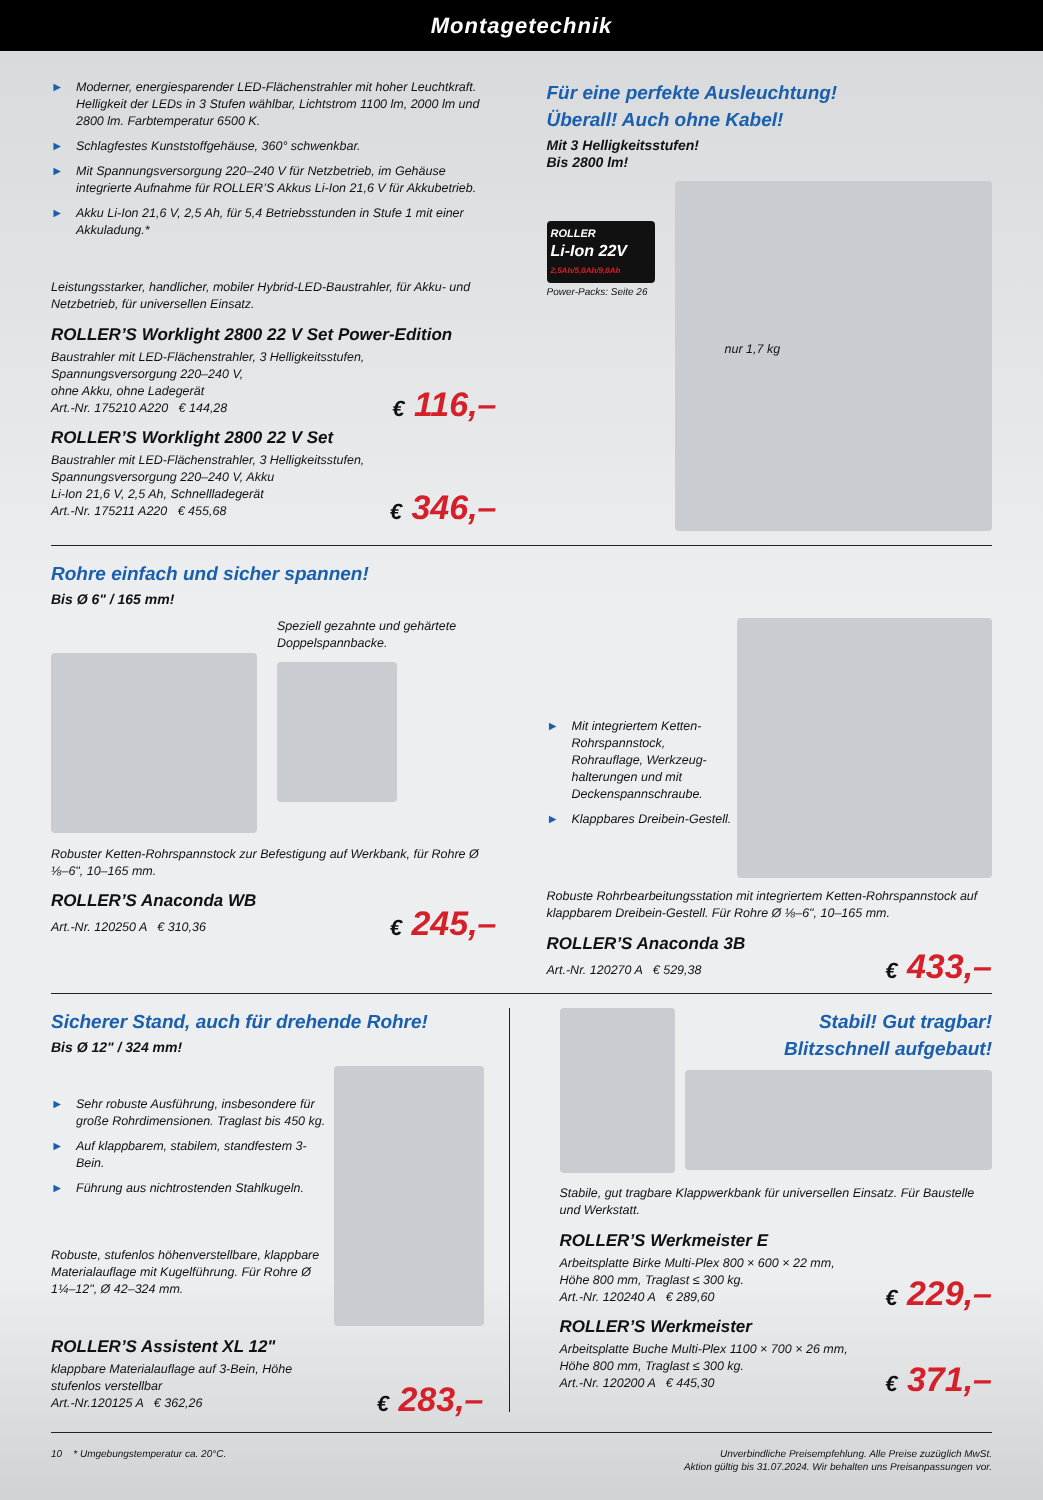Montagetechnik
► Moderner, energiesparender LED-Flächenstrahler mit hoher Leuchtkraft. Helligkeit der LEDs in 3 Stufen wählbar, Lichtstrom 1100 lm, 2000 lm und 2800 lm. Farbtemperatur 6500 K.
► Schlagfestes Kunststoffgehäuse, 360° schwenkbar.
► Mit Spannungsversorgung 220–240 V für Netzbetrieb, im Gehäuse integrierte Aufnahme für ROLLER’S Akkus Li-Ion 21,6 V für Akkubetrieb.
► Akku Li-Ion 21,6 V, 2,5 Ah, für 5,4 Betriebsstunden in Stufe 1 mit einer Akkuladung.*
Leistungsstarker, handlicher, mobiler Hybrid-LED-Baustrahler, für Akku- und Netzbetrieb, für universellen Einsatz.
ROLLER’S Worklight 2800 22 V Set Power-Edition
Baustrahler mit LED-Flächenstrahler, 3 Helligkeitsstufen,
Spannungsversorgung 220–240 V,
ohne Akku, ohne Ladegerät
Art.-Nr. 175210 A220 € 144,28
€ 116,–
ROLLER’S Worklight 2800 22 V Set
Baustrahler mit LED-Flächenstrahler, 3 Helligkeitsstufen,
Spannungsversorgung 220–240 V, Akku
Li-Ion 21,6 V, 2,5 Ah, Schnellladegerät
Art.-Nr. 175211 A220 € 455,68
€ 346,–
Für eine perfekte Ausleuchtung!
Überall! Auch ohne Kabel!
Mit 3 Helligkeitsstufen!
Bis 2800 lm!
ROLLER
Li-Ion 22V
2,5Ah/5,0Ah/9,0Ah
Power-Packs: Seite 26
nur 1,7 kg
Rohre einfach und sicher spannen!
Bis Ø 6" / 165 mm!
Speziell gezahnte und gehärtete Doppelspannbacke.
Robuster Ketten-Rohrspannstock zur Befestigung auf Werkbank, für Rohre Ø ⅛–6", 10–165 mm.
ROLLER’S Anaconda WB
Art.-Nr. 120250 A € 310,36
€ 245,–
► Mit integriertem Ketten-Rohrspannstock, Rohrauflage, Werkzeug­halterungen und mit Deckenspannschraube.
► Klappbares Dreibein-Gestell.
Robuste Rohrbearbeitungsstation mit integriertem Ketten-Rohrspannstock auf klappbarem Dreibein-Gestell. Für Rohre Ø ⅛–6", 10–165 mm.
ROLLER’S Anaconda 3B
Art.-Nr. 120270 A € 529,38
€ 433,–
Sicherer Stand, auch für drehende Rohre!
Bis Ø 12" / 324 mm!
► Sehr robuste Ausführung, insbesondere für große Rohr­dimensionen. Traglast bis 450 kg.
► Auf klappbarem, stabilem, standfestem 3-Bein.
► Führung aus nichtrostenden Stahlkugeln.
Robuste, stufenlos höhenverstellbare, klappbare Materialauflage mit Kugelführung. Für Rohre Ø 1¼–12", Ø 42–324 mm.
ROLLER’S Assistent XL 12"
klappbare Materialauflage auf 3-Bein, Höhe
stufenlos verstellbar
Art.-Nr.120125 A € 362,26
€ 283,–
Stabil! Gut tragbar!
Blitzschnell aufgebaut!
Stabile, gut tragbare Klappwerkbank für universellen Einsatz. Für Baustelle und Werkstatt.
ROLLER’S Werkmeister E
Arbeitsplatte Birke Multi-Plex 800 × 600 × 22 mm,
Höhe 800 mm, Traglast ≤ 300 kg.
Art.-Nr. 120240 A € 289,60
€ 229,–
ROLLER’S Werkmeister
Arbeitsplatte Buche Multi-Plex 1100 × 700 × 26 mm,
Höhe 800 mm, Traglast ≤ 300 kg.
Art.-Nr. 120200 A € 445,30
€ 371,–
10 * Umgebungstemperatur ca. 20°C.
Unverbindliche Preisempfehlung. Alle Preise zuzüglich MwSt.
Aktion gültig bis 31.07.2024. Wir behalten uns Preisanpassungen vor.